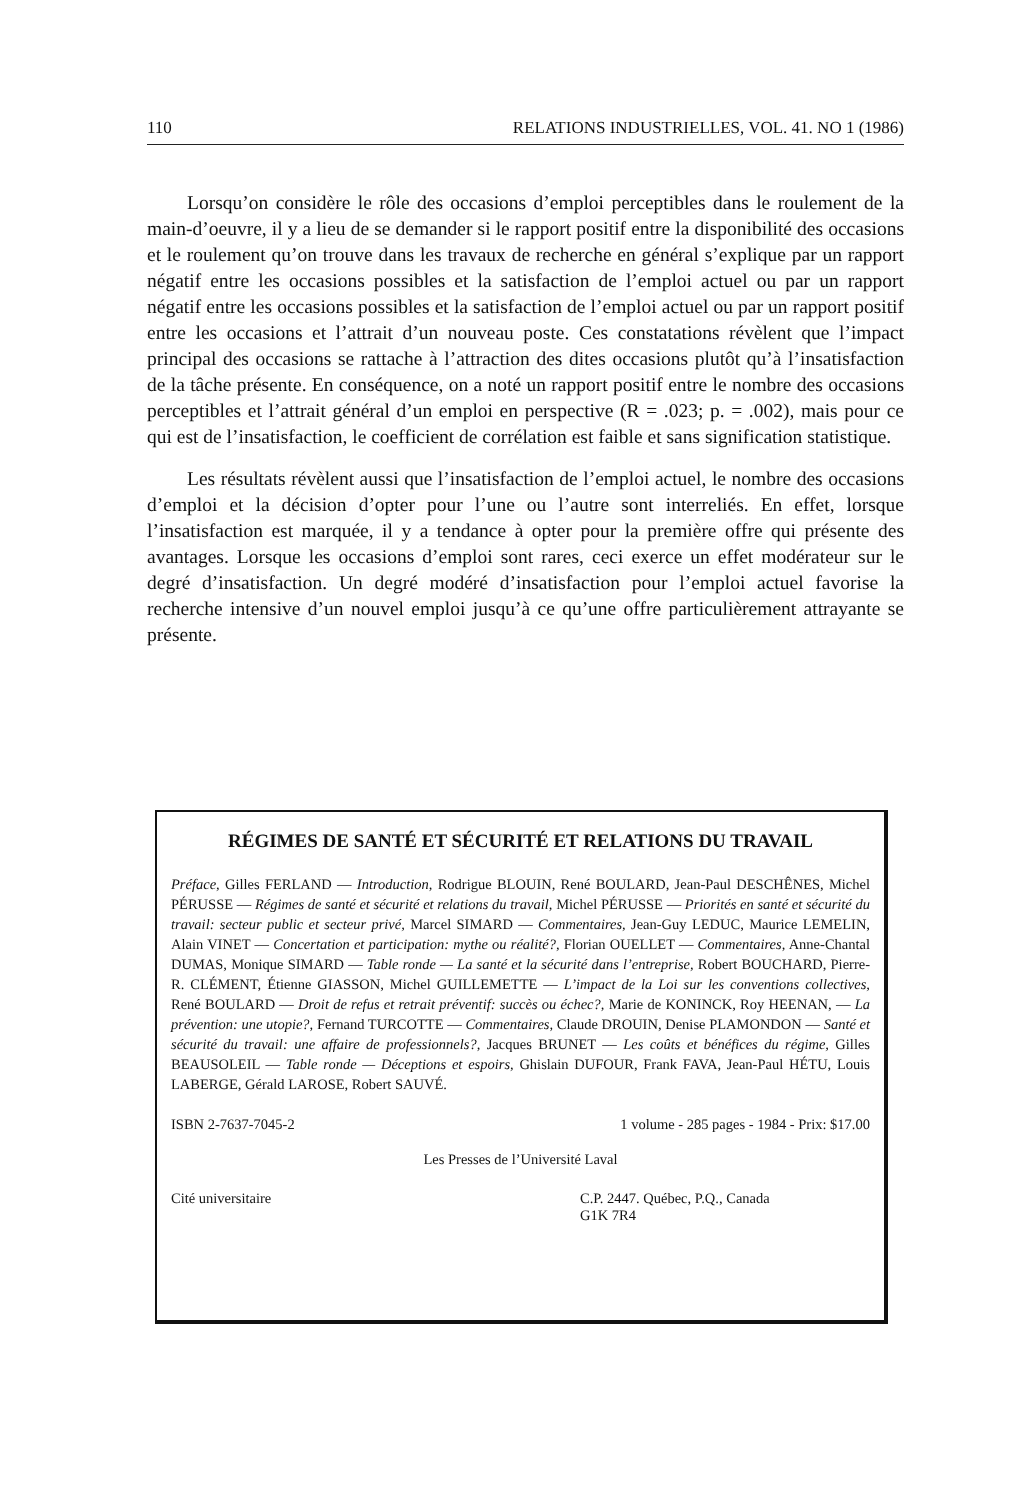110 RELATIONS INDUSTRIELLES, VOL. 41. NO 1 (1986)
Lorsqu’on considère le rôle des occasions d’emploi perceptibles dans le roulement de la main-d’oeuvre, il y a lieu de se demander si le rapport positif entre la disponibilité des occasions et le roulement qu’on trouve dans les travaux de recherche en général s’explique par un rapport négatif entre les occasions possibles et la satisfaction de l’emploi actuel ou par un rapport négatif entre les occasions possibles et la satisfaction de l’emploi actuel ou par un rapport positif entre les occasions et l’attrait d’un nouveau poste. Ces constatations révèlent que l’impact principal des occasions se rattache à l’attraction des dites occasions plutôt qu’à l’insatisfaction de la tâche présente. En conséquence, on a noté un rapport positif entre le nombre des occasions perceptibles et l’attrait général d’un emploi en perspective (R = .023; p. = .002), mais pour ce qui est de l’insatisfaction, le coefficient de corrélation est faible et sans signification statistique.
Les résultats révèlent aussi que l’insatisfaction de l’emploi actuel, le nombre des occasions d’emploi et la décision d’opter pour l’une ou l’autre sont interreliés. En effet, lorsque l’insatisfaction est marquée, il y a tendance à opter pour la première offre qui présente des avantages. Lorsque les occasions d’emploi sont rares, ceci exerce un effet modérateur sur le degré d’insatisfaction. Un degré modéré d’insatisfaction pour l’emploi actuel favorise la recherche intensive d’un nouvel emploi jusqu’à ce qu’une offre particulièrement attrayante se présente.
RÉGIMES DE SANTÉ ET SÉCURITÉ ET RELATIONS DU TRAVAIL
Préface, Gilles FERLAND — Introduction, Rodrigue BLOUIN, René BOULARD, Jean-Paul DESCHÊNES, Michel PÉRUSSE — Régimes de santé et sécurité et relations du travail, Michel PÉRUSSE — Priorités en santé et sécurité du travail: secteur public et secteur privé, Marcel SIMARD — Commentaires, Jean-Guy LEDUC, Maurice LEMELIN, Alain VINET — Concertation et participation: mythe ou réalité?, Florian OUELLET — Commentaires, Anne-Chantal DUMAS, Monique SIMARD — Table ronde — La santé et la sécurité dans l’entreprise, Robert BOUCHARD, Pierre-R. CLÉMENT, Étienne GIASSON, Michel GUILLEMETTE — L’impact de la Loi sur les conventions collectives, René BOULARD — Droit de refus et retrait préventif: succès ou échec?, Marie de KONINCK, Roy HEENAN, — La prévention: une utopie?, Fernand TURCOTTE — Commentaires, Claude DROUIN, Denise PLAMONDON — Santé et sécurité du travail: une affaire de professionnels?, Jacques BRUNET — Les coûts et bénéfices du régime, Gilles BEAUSOLEIL — Table ronde — Déceptions et espoirs, Ghislain DUFOUR, Frank FAVA, Jean-Paul HÉTU, Louis LABERGE, Gérald LAROSE, Robert SAUVÉ.
ISBN 2-7637-7045-2 1 volume - 285 pages - 1984 - Prix: $17.00
Les Presses de l’Université Laval
Cité universitaire C.P. 2447. Québec, P.Q., Canada
G1K 7R4